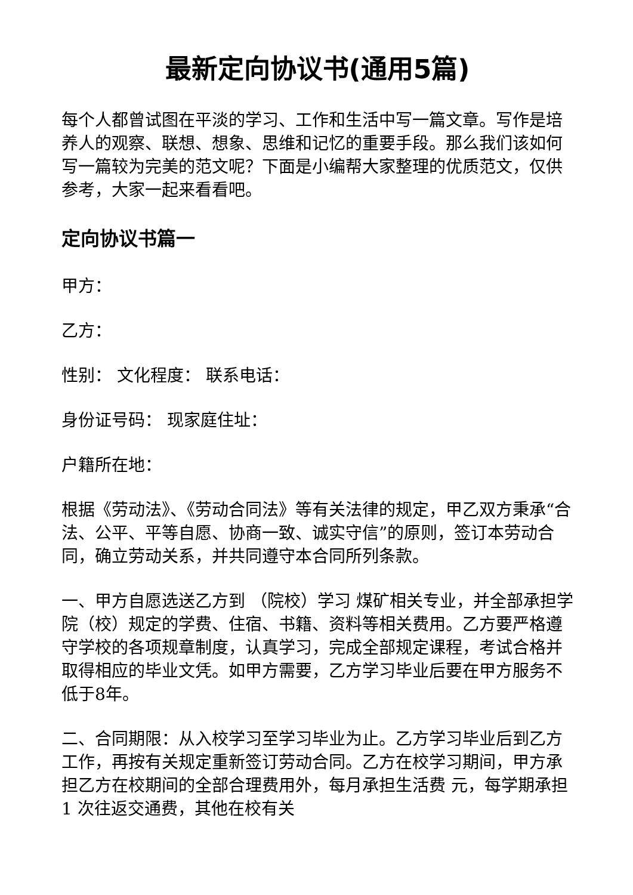最新定向协议书(通用5篇)
每个人都曾试图在平淡的学习、工作和生活中写一篇文章。写作是培养人的观察、联想、想象、思维和记忆的重要手段。那么我们该如何写一篇较为完美的范文呢？下面是小编帮大家整理的优质范文，仅供参考，大家一起来看看吧。
定向协议书篇一
甲方：
乙方：
性别： 文化程度： 联系电话：
身份证号码： 现家庭住址：
户籍所在地：
根据《劳动法》、《劳动合同法》等有关法律的规定，甲乙双方秉承“合法、公平、平等自愿、协商一致、诚实守信”的原则，签订本劳动合同，确立劳动关系，并共同遵守本合同所列条款。
一、甲方自愿选送乙方到 （院校）学习 煤矿相关专业，并全部承担学院（校）规定的学费、住宿、书籍、资料等相关费用。乙方要严格遵守学校的各项规章制度，认真学习，完成全部规定课程，考试合格并取得相应的毕业文凭。如甲方需要，乙方学习毕业后要在甲方服务不低于8年。
二、合同期限：从入校学习至学习毕业为止。乙方学习毕业后到乙方工作，再按有关规定重新签订劳动合同。乙方在校学习期间，甲方承担乙方在校期间的全部合理费用外，每月承担生活费 元，每学期承担1 次往返交通费，其他在校有关